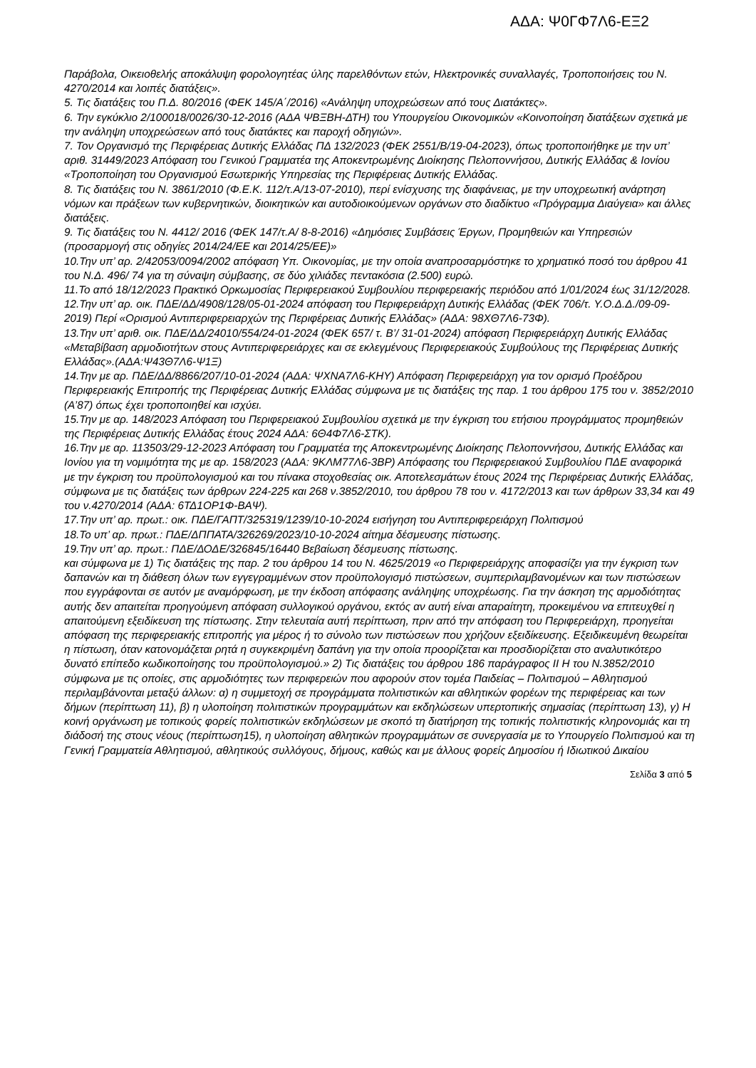ΑΔΑ: Ψ0ΓΦ7Λ6-ΕΞ2
Παράβολα, Οικειοθελής αποκάλυψη φορολογητέας ύλης παρελθόντων ετών, Ηλεκτρονικές συναλλαγές, Τροποποιήσεις του Ν. 4270/2014 και λοιπές διατάξεις».
5. Τις διατάξεις του Π.Δ. 80/2016 (ΦΕΚ 145/Α΄/2016) «Ανάληψη υποχρεώσεων από τους Διατάκτες».
6. Την εγκύκλιο 2/100018/0026/30-12-2016 (ΑΔΑ ΨΒΞΒΗ-ΔΤΗ) του Υπουργείου Οικονομικών «Κοινοποίηση διατάξεων σχετικά με την ανάληψη υποχρεώσεων από τους διατάκτες και παροχή οδηγιών».
7. Τον Οργανισμό της Περιφέρειας Δυτικής Ελλάδας ΠΔ 132/2023 (ΦΕΚ 2551/Β/19-04-2023), όπως τροποποιήθηκε με την υπ’ αριθ. 31449/2023 Απόφαση του Γενικού Γραμματέα της Αποκεντρωμένης Διοίκησης Πελοποννήσου, Δυτικής Ελλάδας & Ιονίου «Τροποποίηση του Οργανισμού Εσωτερικής Υπηρεσίας της Περιφέρειας Δυτικής Ελλάδας.
8. Τις διατάξεις του Ν. 3861/2010 (Φ.Ε.Κ. 112/τ.Α/13-07-2010), περί ενίσχυσης της διαφάνειας, με την υποχρεωτική ανάρτηση νόμων και πράξεων των κυβερνητικών, διοικητικών και αυτοδιοικούμενων οργάνων στο διαδίκτυο «Πρόγραμμα Διαύγεια» και άλλες διατάξεις.
9. Τις διατάξεις του Ν. 4412/ 2016 (ΦΕΚ 147/τ.Α/ 8-8-2016) «Δημόσιες Συμβάσεις Έργων, Προμηθειών και Υπηρεσιών (προσαρμογή στις οδηγίες 2014/24/ΕΕ και 2014/25/ΕΕ)»
10.Την υπ’ αρ. 2/42053/0094/2002 απόφαση Υπ. Οικονομίας, με την οποία αναπροσαρμόστηκε το χρηματικό ποσό του άρθρου 41 του Ν.Δ. 496/ 74 για τη σύναψη σύμβασης, σε δύο χιλιάδες πεντακόσια (2.500) ευρώ.
11.Το από 18/12/2023 Πρακτικό Ορκωμοσίας Περιφερειακού Συμβουλίου περιφερειακής περιόδου από 1/01/2024 έως 31/12/2028.
12.Την υπ’ αρ. οικ. ΠΔΕ/ΔΔ/4908/128/05-01-2024 απόφαση του Περιφερειάρχη Δυτικής Ελλάδας (ΦΕΚ 706/τ. Υ.Ο.Δ.Δ./09-09-2019) Περί «Ορισμού Αντιπεριφερειαρχών της Περιφέρειας Δυτικής Ελλάδας» (ΑΔΑ: 98ΧΘ7Λ6-73Φ).
13.Την υπ’ αριθ. οικ. ΠΔΕ/ΔΔ/24010/554/24-01-2024 (ΦΕΚ 657/ τ. Β’/ 31-01-2024) απόφαση Περιφερειάρχη Δυτικής Ελλάδας «Μεταβίβαση αρμοδιοτήτων στους Αντιπεριφερειάρχες και σε εκλεγμένους Περιφερειακούς Συμβούλους της Περιφέρειας Δυτικής Ελλάδας».(ΑΔΑ:Ψ43Θ7Λ6-Ψ1Ξ)
14.Την με αρ. ΠΔΕ/ΔΔ/8866/207/10-01-2024 (ΑΔΑ: ΨΧΝΑ7Λ6-ΚΗΥ) Απόφαση Περιφερειάρχη για τον ορισμό Προέδρου Περιφερειακής Επιτροπής της Περιφέρειας Δυτικής Ελλάδας σύμφωνα με τις διατάξεις της παρ. 1 του άρθρου 175 του ν. 3852/2010 (Α’87) όπως έχει τροποποιηθεί και ισχύει.
15.Την με αρ. 148/2023 Απόφαση του Περιφερειακού Συμβουλίου σχετικά με την έγκριση του ετήσιου προγράμματος προμηθειών της Περιφέρειας Δυτικής Ελλάδας έτους 2024 ΑΔΑ: 6Θ4Φ7Λ6-ΣΤΚ).
16.Την με αρ. 113503/29-12-2023 Απόφαση του Γραμματέα της Αποκεντρωμένης Διοίκησης Πελοποννήσου, Δυτικής Ελλάδας και Ιονίου για τη νομιμότητα της με αρ. 158/2023 (ΑΔΑ: 9ΚΛΜ77Λ6-3ΒΡ) Απόφασης του Περιφερειακού Συμβουλίου ΠΔΕ αναφορικά με την έγκριση του προϋπολογισμού και του πίνακα στοχοθεσίας οικ. Αποτελεσμάτων έτους 2024 της Περιφέρειας Δυτικής Ελλάδας, σύμφωνα με τις διατάξεις των άρθρων 224-225 και 268 ν.3852/2010, του άρθρου 78 του ν. 4172/2013 και των άρθρων 33,34 και 49 του ν.4270/2014 (ΑΔΑ: 6ΤΔ1ΟΡ1Φ-ΒΑΨ).
17.Την υπ’ αρ. πρωτ.: οικ. ΠΔΕ/ΓΑΠΤ/325319/1239/10-10-2024 εισήγηση του Αντιπεριφερειάρχη Πολιτισμού
18.Το υπ’ αρ. πρωτ.: ΠΔΕ/ΔΠΠΑΤΑ/326269/2023/10-10-2024 αίτημα δέσμευσης πίστωσης.
19.Την υπ’ αρ. πρωτ.: ΠΔΕ/ΔΟΔΕ/326845/16440 Βεβαίωση δέσμευσης πίστωσης.
και σύμφωνα με 1) Τις διατάξεις της παρ. 2 του άρθρου 14 του Ν. 4625/2019 «ο Περιφερειάρχης αποφασίζει για την έγκριση των δαπανών και τη διάθεση όλων των εγγεγραμμένων στον προϋπολογισμό πιστώσεων, συμπεριλαμβανομένων και των πιστώσεων που εγγράφονται σε αυτόν με αναμόρφωση, με την έκδοση απόφασης ανάληψης υποχρέωσης. Για την άσκηση της αρμοδιότητας αυτής δεν απαιτείται προηγούμενη απόφαση συλλογικού οργάνου, εκτός αν αυτή είναι απαραίτητη, προκειμένου να επιτευχθεί η απαιτούμενη εξειδίκευση της πίστωσης. Στην τελευταία αυτή περίπτωση, πριν από την απόφαση του Περιφερειάρχη, προηγείται απόφαση της περιφερειακής επιτροπής για μέρος ή το σύνολο των πιστώσεων που χρήζουν εξειδίκευσης. Εξειδικευμένη θεωρείται η πίστωση, όταν κατονομάζεται ρητά η συγκεκριμένη δαπάνη για την οποία προορίζεται και προσδιορίζεται στο αναλυτικότερο δυνατό επίπεδο κωδικοποίησης του προϋπολογισμού.» 2) Τις διατάξεις του άρθρου 186 παράγραφος ΙΙ Η του Ν.3852/2010 σύμφωνα με τις οποίες, στις αρμοδιότητες των περιφερειών που αφορούν στον τομέα Παιδείας – Πολιτισμού – Αθλητισμού περιλαμβάνονται μεταξύ άλλων: α) η συμμετοχή σε προγράμματα πολιτιστικών και αθλητικών φορέων της περιφέρειας και των δήμων (περίπτωση 11), β) η υλοποίηση πολιτιστικών προγραμμάτων και εκδηλώσεων υπερτοπικής σημασίας (περίπτωση 13), γ) Η κοινή οργάνωση με τοπικούς φορείς πολιτιστικών εκδηλώσεων με σκοπό τη διατήρηση της τοπικής πολιτιστικής κληρονομιάς και τη διάδοσή της στους νέους (περίπτωση15), η υλοποίηση αθλητικών προγραμμάτων σε συνεργασία με το Υπουργείο Πολιτισμού και τη Γενική Γραμματεία Αθλητισμού, αθλητικούς συλλόγους, δήμους, καθώς και με άλλους φορείς Δημοσίου ή Ιδιωτικού Δικαίου
Σελίδα 3 από 5